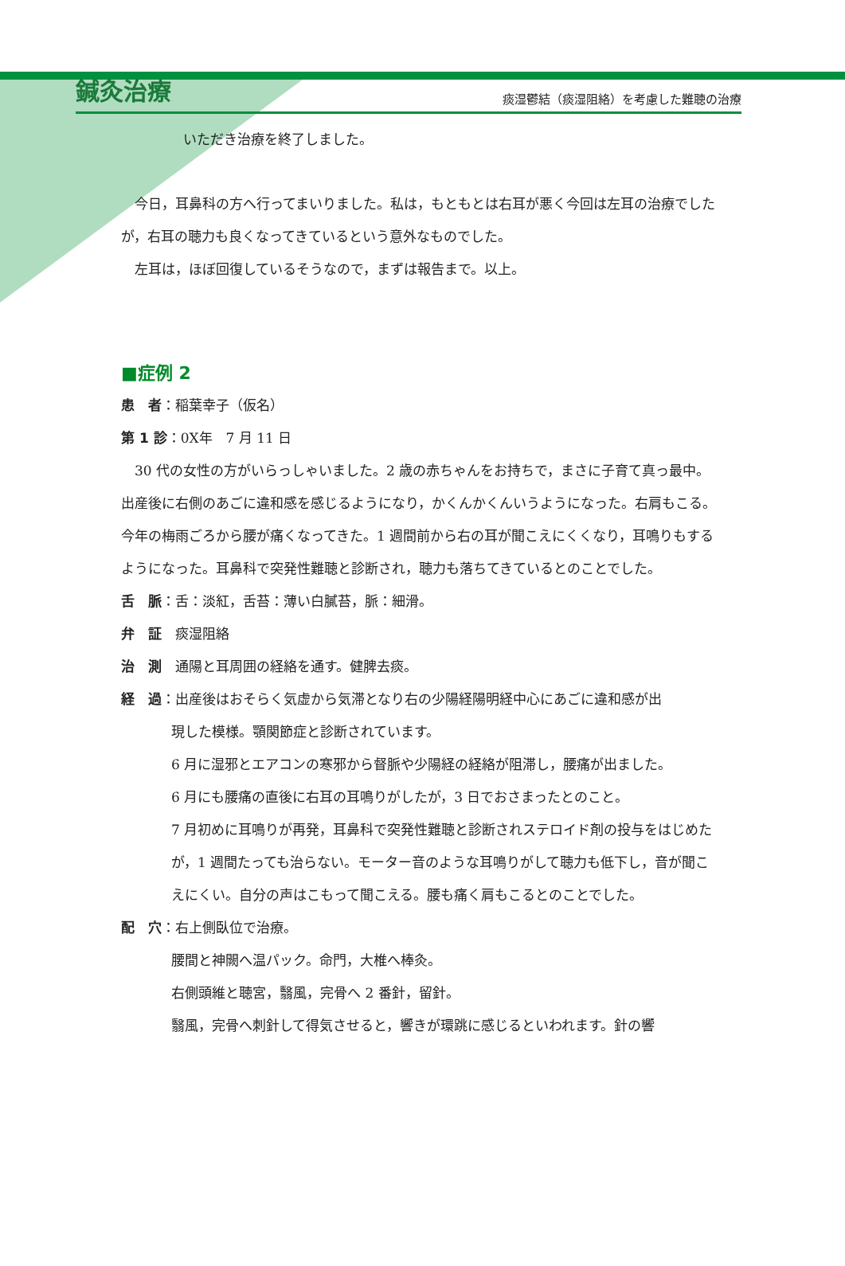鍼灸治療 痰湿鬱結（痰湿阻絡）を考慮した難聴の治療
いただき治療を終了しました。
今日，耳鼻科の方へ行ってまいりました。私は，もともとは右耳が悪く今回は左耳の治療でしたが，右耳の聴力も良くなってきているという意外なものでした。
左耳は，ほぼ回復しているそうなので，まずは報告まで。以上。
■症例 2
患　者：稲葉幸子（仮名）
第 1 診：0X年　7 月 11 日
30 代の女性の方がいらっしゃいました。2 歳の赤ちゃんをお持ちで，まさに子育て真っ最中。出産後に右側のあごに違和感を感じるようになり，かくんかくんいうようになった。右肩もこる。今年の梅雨ごろから腰が痛くなってきた。1 週間前から右の耳が聞こえにくくなり，耳鳴りもするようになった。耳鼻科で突発性難聴と診断され，聴力も落ちてきているとのことでした。
舌　脈：舌：淡紅，舌苔：薄い白膩苔，脈：細滑。
弁　証　痰湿阻絡
治　測　通陽と耳周囲の経絡を通す。健脾去痰。
経　過：出産後はおそらく気虚から気滞となり右の少陽経陽明経中心にあごに違和感が出
現した模様。顎関節症と診断されています。
6 月に湿邪とエアコンの寒邪から督脈や少陽経の経絡が阻滞し，腰痛が出ました。
6 月にも腰痛の直後に右耳の耳鳴りがしたが，3 日でおさまったとのこと。
7 月初めに耳鳴りが再発，耳鼻科で突発性難聴と診断されステロイド剤の投与をはじめたが，1 週間たっても治らない。モーター音のような耳鳴りがして聴力も低下し，音が聞こえにくい。自分の声はこもって聞こえる。腰も痛く肩もこるとのことでした。
配　穴：右上側臥位で治療。
腰間と神闕へ温パック。命門，大椎へ棒灸。
右側頭維と聴宮，翳風，完骨へ 2 番針，留針。
翳風，完骨へ刺針して得気させると，響きが環跳に感じるといわれます。針の響